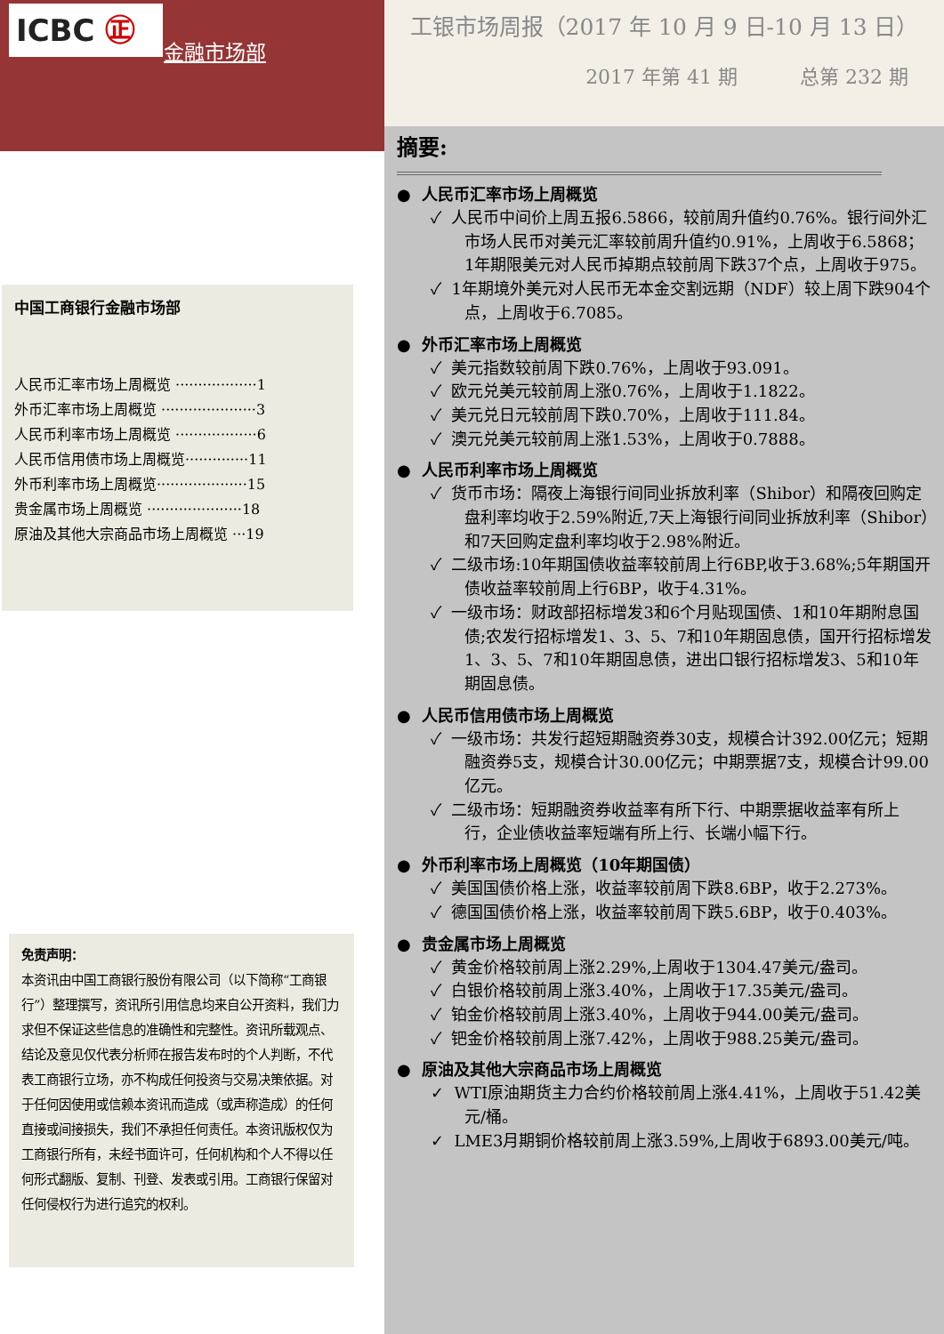ICBC ㊣
金融市场部
中国工商银行金融市场部
人民币汇率市场上周概览 ··················1
外币汇率市场上周概览 ·····················3
人民币利率市场上周概览 ··················6
人民币信用债市场上周概览··············11
外币利率市场上周概览····················15
贵金属市场上周概览 ·····················18
原油及其他大宗商品市场上周概览 ···19
免责声明：
本资讯由中国工商银行股份有限公司（以下简称“工商银行”）整理撰写，资讯所引用信息均来自公开资料，我们力求但不保证这些信息的准确性和完整性。资讯所载观点、结论及意见仅代表分析师在报告发布时的个人判断，不代表工商银行立场，亦不构成任何投资与交易决策依据。对于任何因使用或信赖本资讯而造成（或声称造成）的任何直接或间接损失，我们不承担任何责任。本资讯版权仅为工商银行所有，未经书面许可，任何机构和个人不得以任何形式翻版、复制、刊登、发表或引用。工商银行保留对任何侵权行为进行追究的权利。
工银市场周报（2017 年 10 月 9 日-10 月 13 日）
2017 年第 41 期 总第 232 期
摘要:
● 人民币汇率市场上周概览
✓ 人民币中间价上周五报6.5866，较前周升值约0.76%。银行间外汇市场人民币对美元汇率较前周升值约0.91%，上周收于6.5868；1年期限美元对人民币掉期点较前周下跌37个点，上周收于975。
✓ 1年期境外美元对人民币无本金交割远期（NDF）较上周下跌904个点，上周收于6.7085。
● 外币汇率市场上周概览
✓ 美元指数较前周下跌0.76%，上周收于93.091。
✓ 欧元兑美元较前周上涨0.76%，上周收于1.1822。
✓ 美元兑日元较前周下跌0.70%，上周收于111.84。
✓ 澳元兑美元较前周上涨1.53%，上周收于0.7888。
● 人民币利率市场上周概览
✓ 货币市场：隔夜上海银行间同业拆放利率（Shibor）和隔夜回购定盘利率均收于2.59%附近,7天上海银行间同业拆放利率（Shibor）和7天回购定盘利率均收于2.98%附近。
✓ 二级市场:10年期国债收益率较前周上行6BP,收于3.68%;5年期国开债收益率较前周上行6BP，收于4.31%。
✓ 一级市场：财政部招标增发3和6个月贴现国债、1和10年期附息国债;农发行招标增发1、3、5、7和10年期固息债，国开行招标增发1、3、5、7和10年期固息债，进出口银行招标增发3、5和10年期固息债。
● 人民币信用债市场上周概览
✓ 一级市场：共发行超短期融资券30支，规模合计392.00亿元；短期融资券5支，规模合计30.00亿元；中期票据7支，规模合计99.00亿元。
✓ 二级市场：短期融资券收益率有所下行、中期票据收益率有所上行，企业债收益率短端有所上行、长端小幅下行。
● 外币利率市场上周概览（10年期国债）
✓ 美国国债价格上涨，收益率较前周下跌8.6BP，收于2.273%。
✓ 德国国债价格上涨，收益率较前周下跌5.6BP，收于0.403%。
● 贵金属市场上周概览
✓ 黄金价格较前周上涨2.29%,上周收于1304.47美元/盎司。
✓ 白银价格较前周上涨3.40%，上周收于17.35美元/盎司。
✓ 铂金价格较前周上涨3.40%，上周收于944.00美元/盎司。
✓ 钯金价格较前周上涨7.42%，上周收于988.25美元/盎司。
● 原油及其他大宗商品市场上周概览
✓ WTI原油期货主力合约价格较前周上涨4.41%，上周收于51.42美元/桶。
✓ LME3月期铜价格较前周上涨3.59%,上周收于6893.00美元/吨。